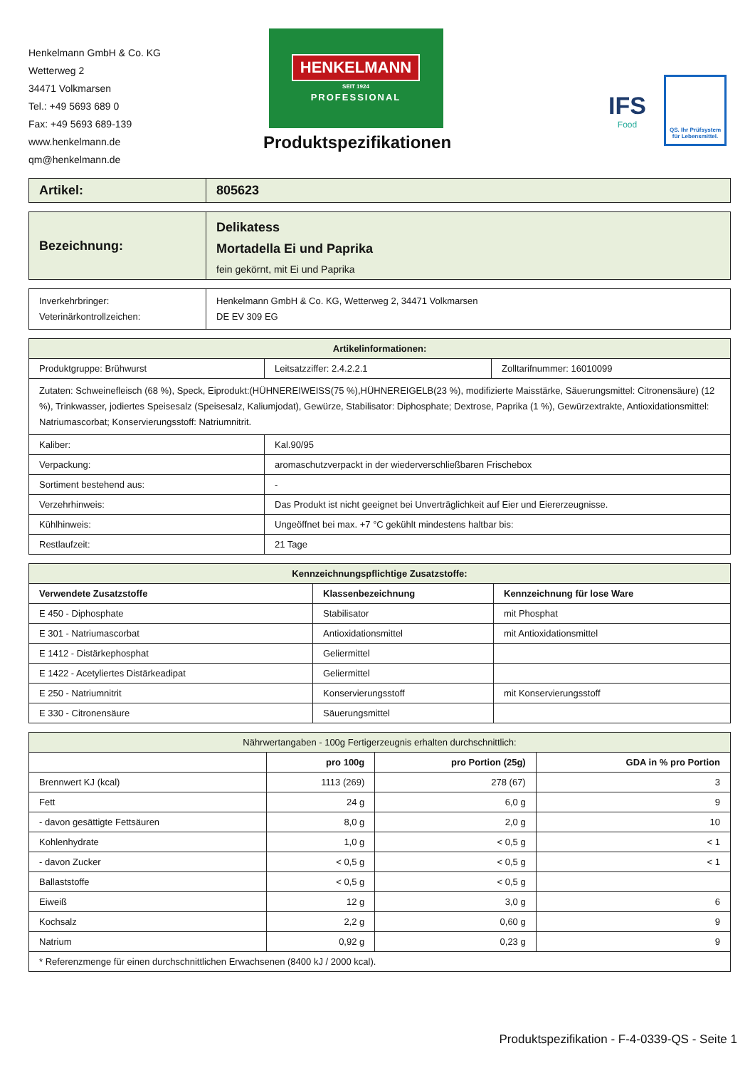Henkelmann GmbH & Co. KG
Wetterweg 2
34471 Volkmarsen
Tel.: +49 5693 689 0
Fax: +49 5693 689-139
www.henkelmann.de
qm@henkelmann.de
HENKELMANN
SEIT 1924
PROFESSIONAL
Produktspezifikationen
IFS
Food
QS. Ihr Prüfsystem für Lebensmittel.
| Artikel: | 805623 |
| Bezeichnung: | Delikatess Mortadella Ei und Paprika fein gekörnt, mit Ei und Paprika |
| Inverkehrbringer: Veterinärkontrollzeichen: | Henkelmann GmbH & Co. KG, Wetterweg 2, 34471 Volkmarsen DE EV 309 EG |
| Artikelinformationen: | | |
| --- | --- | --- |
| Produktgruppe: Brühwurst | Leitsatzziffer: 2.4.2.2.1 | Zolltarifnummer: 16010099 |
| Zutaten: Schweinefleisch (68 %), Speck, Eiprodukt:(HÜHNEREIWEISS(75 %),HÜHNEREIGELB(23 %), modifizierte Maisstärke, Säuerungsmittel: Citronensäure) (12 %), Trinkwasser, jodiertes Speisesalz (Speisesalz, Kaliumjodat), Gewürze, Stabilisator: Diphosphate; Dextrose, Paprika (1 %), Gewürzextrakte, Antioxidationsmittel: Natriumascorbat; Konservierungsstoff: Natriumnitrit. | | |
| Kaliber: | Kal.90/95 | |
| Verpackung: | aromaschutzverpackt in der wiederverschließbaren Frischebox | |
| Sortiment bestehend aus: | - | |
| Verzehrhinweis: | Das Produkt ist nicht geeignet bei Unverträglichkeit auf Eier und Eiererzeugnisse. | |
| Kühlhinweis: | Ungeöffnet bei max. +7 °C gekühlt mindestens haltbar bis: | |
| Restlaufzeit: | 21 Tage | |
| Kennzeichnungspflichtige Zusatzstoffe: | | |
| --- | --- | --- |
| Verwendete Zusatzstoffe | Klassenbezeichnung | Kennzeichnung für lose Ware |
| E 450 - Diphosphate | Stabilisator | mit Phosphat |
| E 301 - Natriumascorbat | Antioxidationsmittel | mit Antioxidationsmittel |
| E 1412 - Distärkephosphat | Geliermittel | |
| E 1422 - Acetyliertes Distärkeadipat | Geliermittel | |
| E 250 - Natriumnitrit | Konservierungsstoff | mit Konservierungsstoff |
| E 330 - Citronensäure | Säuerungsmittel | |
| Nährwertangaben - 100g Fertigerzeugnis erhalten durchschnittlich: | | | |
| --- | --- | --- | --- |
| | pro 100g | pro Portion (25g) | GDA in % pro Portion |
| Brennwert KJ (kcal) | 1113 (269) | 278 (67) | 3 |
| Fett | 24 g | 6,0 g | 9 |
| - davon gesättigte Fettsäuren | 8,0 g | 2,0 g | 10 |
| Kohlenhydrate | 1,0 g | < 0,5 g | < 1 |
| - davon Zucker | < 0,5 g | < 0,5 g | < 1 |
| Ballaststoffe | < 0,5 g | < 0,5 g | |
| Eiweiß | 12 g | 3,0 g | 6 |
| Kochsalz | 2,2 g | 0,60 g | 9 |
| Natrium | 0,92 g | 0,23 g | 9 |
| * Referenzmenge für einen durchschnittlichen Erwachsenen (8400 kJ / 2000 kcal). | | | |
Produktspezifikation - F-4-0339-QS - Seite 1